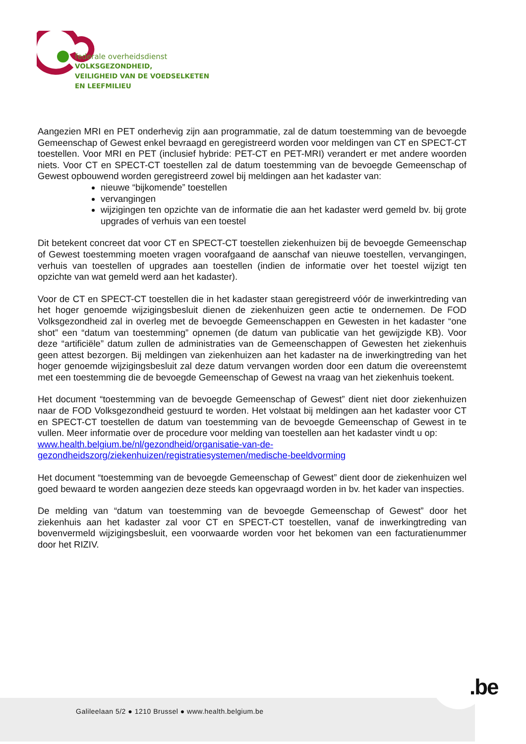federale overheidsdienst
VOLKSGEZONDHEID,
VEILIGHEID VAN DE VOEDSELKETEN
EN LEEFMILIEU
Aangezien MRI en PET onderhevig zijn aan programmatie, zal de datum toestemming van de bevoegde Gemeenschap of Gewest enkel bevraagd en geregistreerd worden voor meldingen van CT en SPECT-CT toestellen. Voor MRI en PET (inclusief hybride: PET-CT en PET-MRI) verandert er met andere woorden niets. Voor CT en SPECT-CT toestellen zal de datum toestemming van de bevoegde Gemeenschap of Gewest opbouwend worden geregistreerd zowel bij meldingen aan het kadaster van:
nieuwe “bijkomende” toestellen
vervangingen
wijzigingen ten opzichte van de informatie die aan het kadaster werd gemeld bv. bij grote upgrades of verhuis van een toestel
Dit betekent concreet dat voor CT en SPECT-CT toestellen ziekenhuizen bij de bevoegde Gemeenschap of Gewest toestemming moeten vragen voorafgaand de aanschaf van nieuwe toestellen, vervangingen, verhuis van toestellen of upgrades aan toestellen (indien de informatie over het toestel wijzigt ten opzichte van wat gemeld werd aan het kadaster).
Voor de CT en SPECT-CT toestellen die in het kadaster staan geregistreerd vóór de inwerkintreding van het hoger genoemde wijzigingsbesluit dienen de ziekenhuizen geen actie te ondernemen. De FOD Volksgezondheid zal in overleg met de bevoegde Gemeenschappen en Gewesten in het kadaster “one shot” een “datum van toestemming” opnemen (de datum van publicatie van het gewijzigde KB). Voor deze “artificiële” datum zullen de administraties van de Gemeenschappen of Gewesten het ziekenhuis geen attest bezorgen. Bij meldingen van ziekenhuizen aan het kadaster na de inwerkingtreding van het hoger genoemde wijzigingsbesluit zal deze datum vervangen worden door een datum die overeenstemt met een toestemming die de bevoegde Gemeenschap of Gewest na vraag van het ziekenhuis toekent.
Het document “toestemming van de bevoegde Gemeenschap of Gewest” dient niet door ziekenhuizen naar de FOD Volksgezondheid gestuurd te worden. Het volstaat bij meldingen aan het kadaster voor CT en SPECT-CT toestellen de datum van toestemming van de bevoegde Gemeenschap of Gewest in te vullen. Meer informatie over de procedure voor melding van toestellen aan het kadaster vindt u op:
www.health.belgium.be/nl/gezondheid/organisatie-van-de-gezondheidszorg/ziekenhuizen/registratiesystemen/medische-beeldvorming
Het document “toestemming van de bevoegde Gemeenschap of Gewest” dient door de ziekenhuizen wel goed bewaard te worden aangezien deze steeds kan opgevraagd worden in bv. het kader van inspecties.
De melding van “datum van toestemming van de bevoegde Gemeenschap of Gewest” door het ziekenhuis aan het kadaster zal voor CT en SPECT-CT toestellen, vanaf de inwerkingtreding van bovenvermeld wijzigingsbesluit, een voorwaarde worden voor het bekomen van een facturatienummer door het RIZIV.
.be
Galileelaan 5/2 ● 1210 Brussel ● www.health.belgium.be